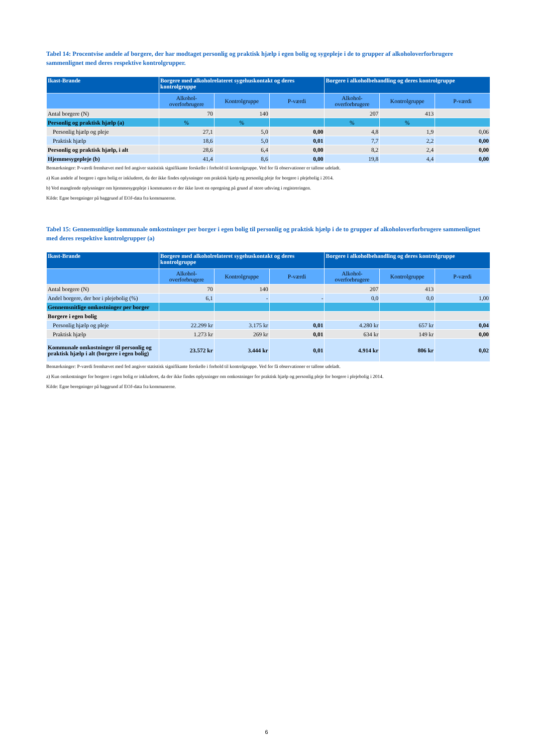Tabel 14: Procentvise andele af borgere, der har modtaget personlig og praktisk hjælp i egen bolig og sygepleje i de to grupper af alkoholoverforbrugere sammenlignet med deres respektive kontrolgrupper.
| Ikast-Brande | Borgere med alkoholrelateret sygehuskontakt og deres kontrolgruppe | | | Borgere i alkoholbehandling og deres kontrolgruppe | | |
| --- | --- | --- | --- | --- | --- | --- |
| | Alkohol-overforbrugere | Kontrolgruppe | P-værdi | Alkohol-overforbrugere | Kontrolgruppe | P-værdi |
| Antal borgere (N) | 70 | 140 | | 207 | 413 | |
| Personlig og praktisk hjælp (a) | % | % | | % | % | |
| Personlig hjælp og pleje | 27,1 | 5,0 | 0,00 | 4,8 | 1,9 | 0,06 |
| Praktisk hjælp | 18,6 | 5,0 | 0,01 | 7,7 | 2,2 | 0,00 |
| Personlig og praktisk hjælp, i alt | 28,6 | 6,4 | 0,00 | 8,2 | 2,4 | 0,00 |
| Hjemmesygepleje (b) | 41,4 | 8,6 | 0,00 | 19,8 | 4,4 | 0,00 |
Bemærkninger: P-værdi fremhævet med fed angiver statistisk signifikante forskelle i forhold til kontrolgruppe. Ved for få observationer er tallene udeladt.
a) Kun andele af borgere i egen bolig er inkluderet, da der ikke findes oplysninger om praktisk hjælp og personlig pleje for borgere i plejebolig i 2014.
b) Ved manglende oplysninger om hjemmesygepleje i kommunen er der ikke lavet en opregning på grund af store udsving i registreringen.
Kilde: Egne beregninger på baggrund af EOJ-data fra kommunerne.
Tabel 15: Gennemsnitlige kommunale omkostninger per borger i egen bolig til personlig og praktisk hjælp i de to grupper af alkoholoverforbrugere sammenlignet med deres respektive kontrolgrupper (a)
| Ikast-Brande | Borgere med alkoholrelateret sygehuskontakt og deres kontrolgruppe | | | Borgere i alkoholbehandling og deres kontrolgruppe | | |
| --- | --- | --- | --- | --- | --- | --- |
| | Alkohol-overforbrugere | Kontrolgruppe | P-værdi | Alkohol-overforbrugere | Kontrolgruppe | P-værdi |
| Antal borgere (N) | 70 | 140 | | 207 | 413 | |
| Andel borgere, der bor i plejebolig (%) | 6,1 | - | - | 0,0 | 0,0 | 1,00 |
| Gennemsnitlige omkostninger per borger | | | | | | |
| Borgere i egen bolig | | | | | | |
| Personlig hjælp og pleje | 22.299 kr | 3.175 kr | 0,01 | 4.280 kr | 657 kr | 0,04 |
| Praktisk hjælp | 1.273 kr | 269 kr | 0,01 | 634 kr | 149 kr | 0,00 |
| Kommunale omkostninger til personlig og praktisk hjælp i alt (borgere i egen bolig) | 23.572 kr | 3.444 kr | 0,01 | 4.914 kr | 806 kr | 0,02 |
Bemærkninger: P-værdi fremhævet med fed angiver statistisk signifikante forskelle i forhold til kontrolgruppe. Ved for få observationer er tallene udeladt.
a) Kun omkostninger for borgere i egen bolig er inkluderet, da der ikke findes oplysninger om omkostninger for praktisk hjælp og personlig pleje for borgere i plejebolig i 2014.
Kilde: Egne beregninger på baggrund af EOJ-data fra kommunerne.
6